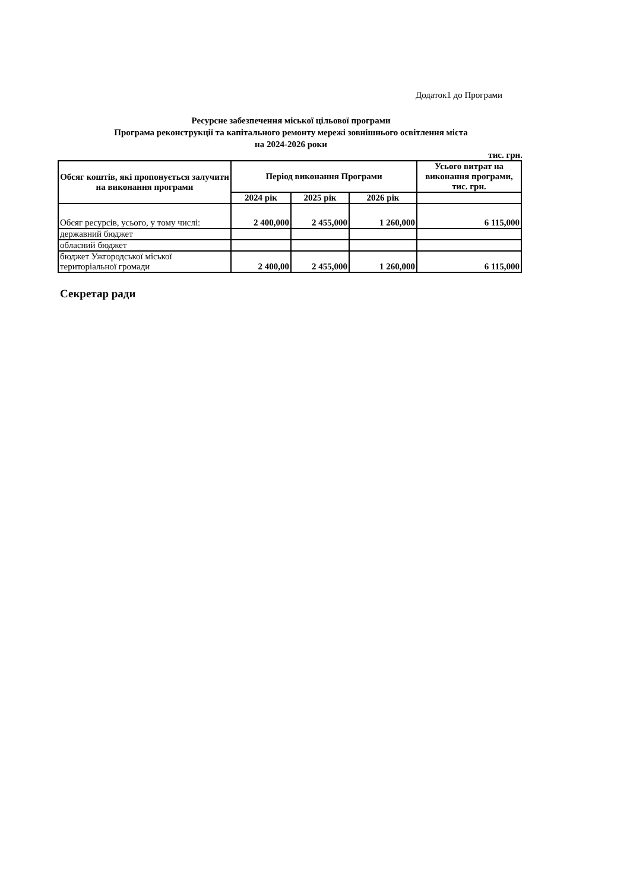Додаток1 до Програми
Ресурсне забезпечення міської цільової програми
Програма реконструкції та капітального ремонту мережі зовнішнього освітлення міста
на 2024-2026 роки
тис. грн.
| Обсяг коштів, які пропонується залучити на виконання програми | Період виконання Програми | | | Усього витрат на виконання програми, тис. грн. |
| --- | --- | --- | --- | --- |
| | 2024 рік | 2025 рік | 2026 рік | |
| Обсяг ресурсів, усього, у тому числі: | 2 400,000 | 2 455,000 | 1 260,000 | 6 115,000 |
| державний бюджет | | | | |
| обласний бюджет | | | | |
| бюджет Ужгородської міської територіальної громади | 2 400,00 | 2 455,000 | 1 260,000 | 6 115,000 |
Секретар ради